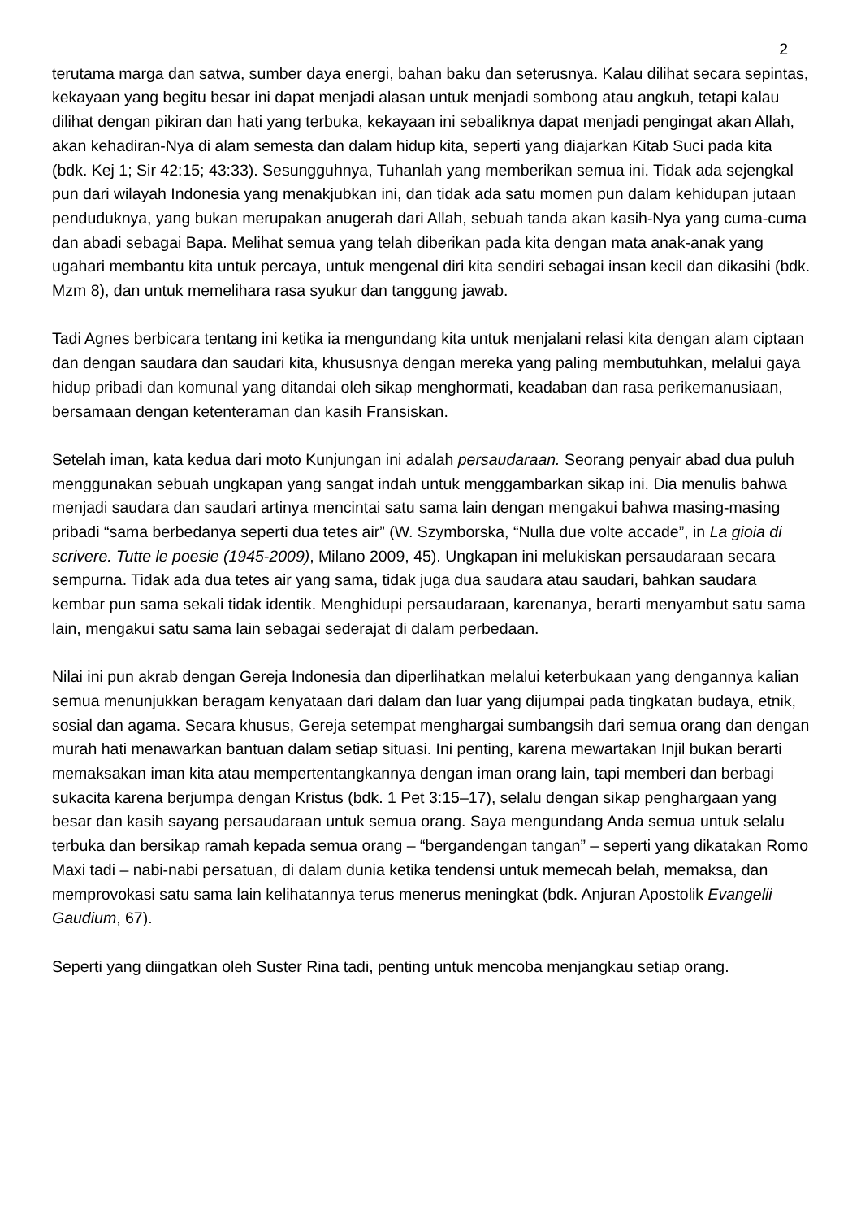2
terutama marga dan satwa, sumber daya energi, bahan baku dan seterusnya. Kalau dilihat secara sepintas, kekayaan yang begitu besar ini dapat menjadi alasan untuk menjadi sombong atau angkuh, tetapi kalau dilihat dengan pikiran dan hati yang terbuka, kekayaan ini sebaliknya dapat menjadi pengingat akan Allah, akan kehadiran-Nya di alam semesta dan dalam hidup kita, seperti yang diajarkan Kitab Suci pada kita (bdk. Kej 1; Sir 42:15; 43:33). Sesungguhnya, Tuhanlah yang memberikan semua ini. Tidak ada sejengkal pun dari wilayah Indonesia yang menakjubkan ini, dan tidak ada satu momen pun dalam kehidupan jutaan penduduknya, yang bukan merupakan anugerah dari Allah, sebuah tanda akan kasih-Nya yang cuma-cuma dan abadi sebagai Bapa. Melihat semua yang telah diberikan pada kita dengan mata anak-anak yang ugahari membantu kita untuk percaya, untuk mengenal diri kita sendiri sebagai insan kecil dan dikasihi (bdk. Mzm 8), dan untuk memelihara rasa syukur dan tanggung jawab.
Tadi Agnes berbicara tentang ini ketika ia mengundang kita untuk menjalani relasi kita dengan alam ciptaan dan dengan saudara dan saudari kita, khususnya dengan mereka yang paling membutuhkan, melalui gaya hidup pribadi dan komunal yang ditandai oleh sikap menghormati, keadaban dan rasa perikemanusiaan, bersamaan dengan ketenteraman dan kasih Fransiskan.
Setelah iman, kata kedua dari moto Kunjungan ini adalah persaudaraan. Seorang penyair abad dua puluh menggunakan sebuah ungkapan yang sangat indah untuk menggambarkan sikap ini. Dia menulis bahwa menjadi saudara dan saudari artinya mencintai satu sama lain dengan mengakui bahwa masing-masing pribadi “sama berbedanya seperti dua tetes air” (W. Szymborska, “Nulla due volte accade”, in La gioia di scrivere. Tutte le poesie (1945-2009), Milano 2009, 45). Ungkapan ini melukiskan persaudaraan secara sempurna. Tidak ada dua tetes air yang sama, tidak juga dua saudara atau saudari, bahkan saudara kembar pun sama sekali tidak identik. Menghidupi persaudaraan, karenanya, berarti menyambut satu sama lain, mengakui satu sama lain sebagai sederajat di dalam perbedaan.
Nilai ini pun akrab dengan Gereja Indonesia dan diperlihatkan melalui keterbukaan yang dengannya kalian semua menunjukkan beragam kenyataan dari dalam dan luar yang dijumpai pada tingkatan budaya, etnik, sosial dan agama. Secara khusus, Gereja setempat menghargai sumbangsih dari semua orang dan dengan murah hati menawarkan bantuan dalam setiap situasi. Ini penting, karena mewartakan Injil bukan berarti memaksakan iman kita atau mempertentangkannya dengan iman orang lain, tapi memberi dan berbagi sukacita karena berjumpa dengan Kristus (bdk. 1 Pet 3:15–17), selalu dengan sikap penghargaan yang besar dan kasih sayang persaudaraan untuk semua orang. Saya mengundang Anda semua untuk selalu terbuka dan bersikap ramah kepada semua orang – “bergandengan tangan” – seperti yang dikatakan Romo Maxi tadi – nabi-nabi persatuan, di dalam dunia ketika tendensi untuk memecah belah, memaksa, dan memprovokasi satu sama lain kelihatannya terus menerus meningkat (bdk. Anjuran Apostolik Evangelii Gaudium, 67).
Seperti yang diingatkan oleh Suster Rina tadi, penting untuk mencoba menjangkau setiap orang.